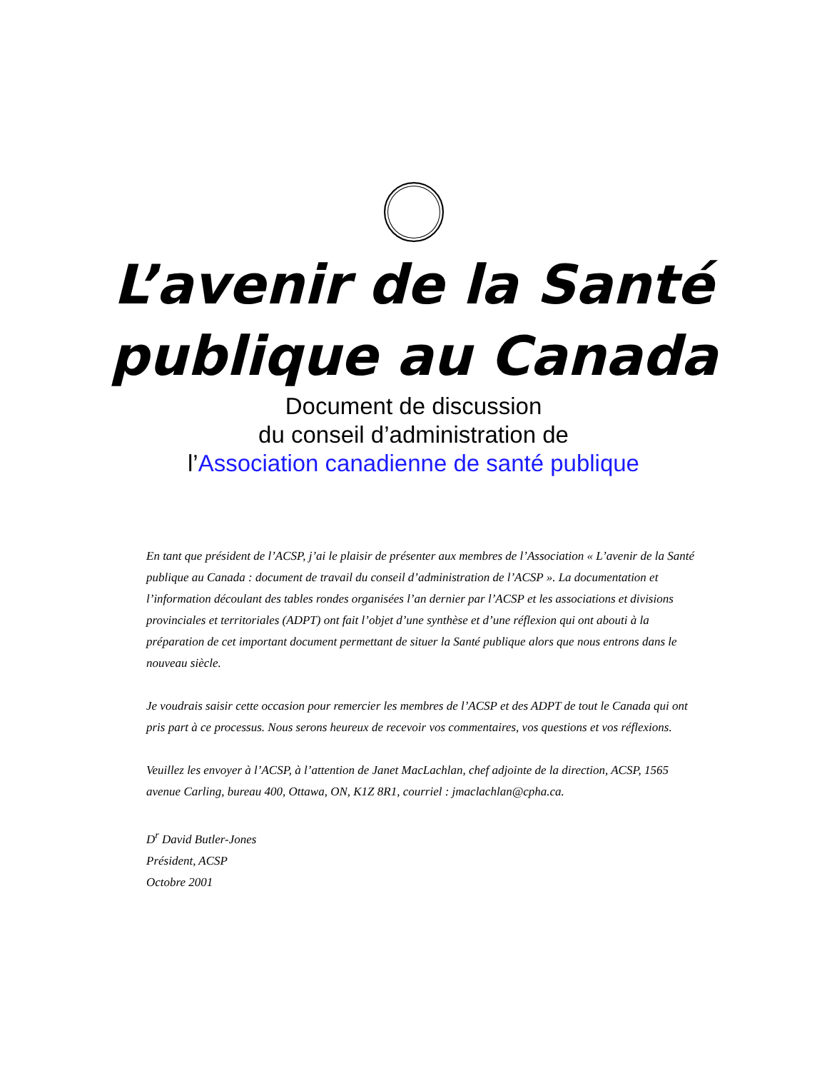L’avenir de la Santé
publique au Canada
Document de discussion
du conseil d’administration de
l’Association canadienne de santé publique
En tant que président de l’ACSP, j’ai le plaisir de présenter aux membres de l’Association « L’avenir de la Santé publique au Canada : document de travail du conseil d’administration de l’ACSP ». La documentation et l’information découlant des tables rondes organisées l’an dernier par l’ACSP et les associations et divisions provinciales et territoriales (ADPT) ont fait l’objet d’une synthèse et d’une réflexion qui ont abouti à la préparation de cet important document permettant de situer la Santé publique alors que nous entrons dans le nouveau siècle.
Je voudrais saisir cette occasion pour remercier les membres de l’ACSP et des ADPT de tout le Canada qui ont pris part à ce processus. Nous serons heureux de recevoir vos commentaires, vos questions et vos réflexions.
Veuillez les envoyer à l’ACSP, à l’attention de Janet MacLachlan, chef adjointe de la direction, ACSP, 1565 avenue Carling, bureau 400, Ottawa, ON, K1Z 8R1, courriel : jmaclachlan@cpha.ca.
D<sup>r</sup> David Butler-Jones
Président, ACSP
Octobre 2001